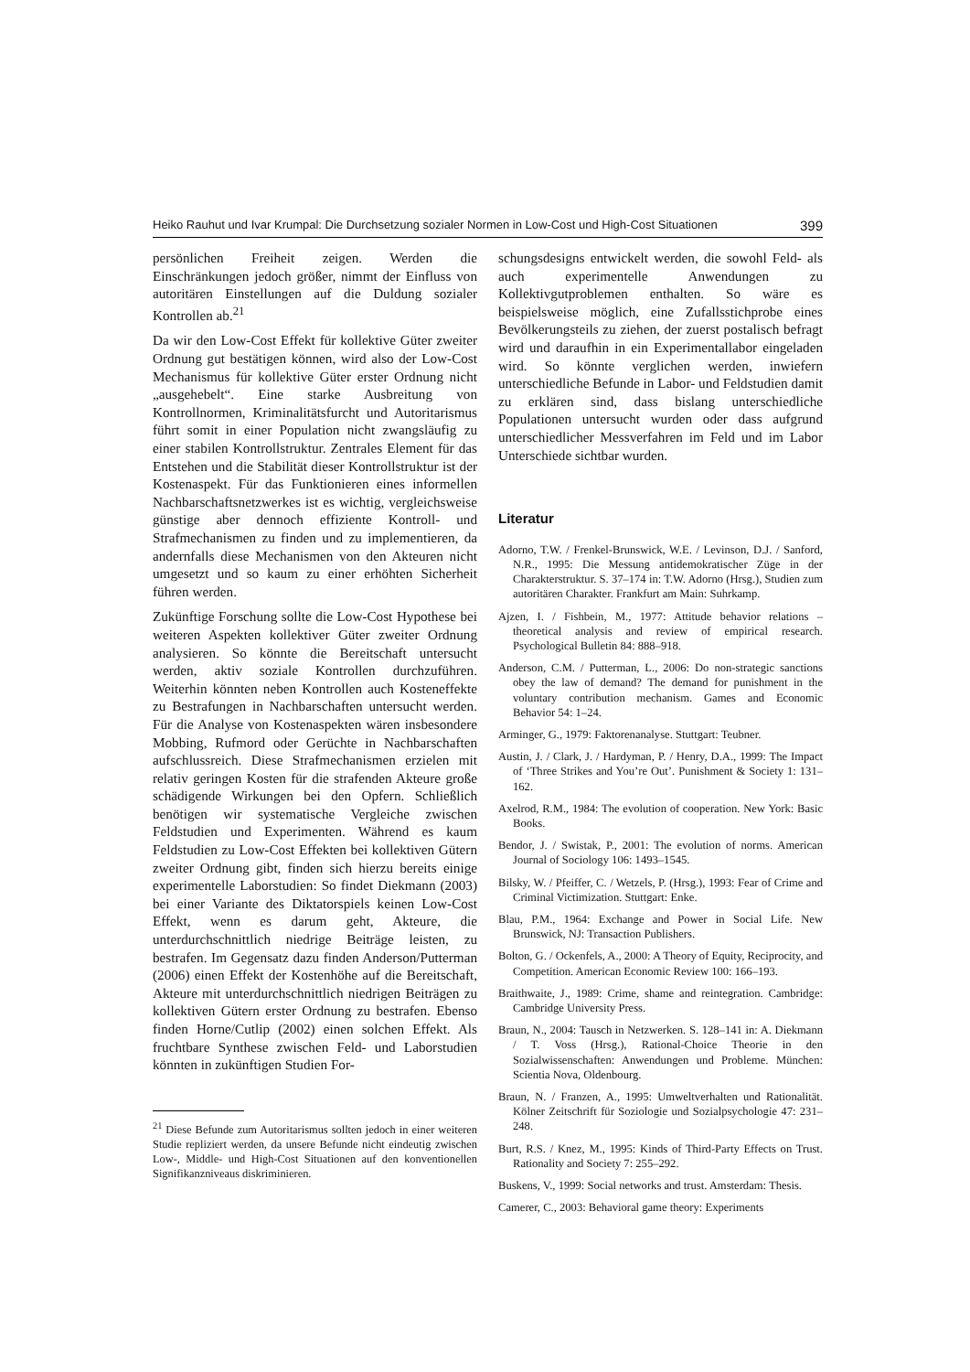Heiko Rauhut und Ivar Krumpal: Die Durchsetzung sozialer Normen in Low-Cost und High-Cost Situationen 399
persönlichen Freiheit zeigen. Werden die Einschränkungen jedoch größer, nimmt der Einfluss von autoritären Einstellungen auf die Duldung sozialer Kontrollen ab.<sup>21</sup>
Da wir den Low-Cost Effekt für kollektive Güter zweiter Ordnung gut bestätigen können, wird also der Low-Cost Mechanismus für kollektive Güter erster Ordnung nicht „ausgehebelt“. Eine starke Ausbreitung von Kontrollnormen, Kriminalitätsfurcht und Autoritarismus führt somit in einer Population nicht zwangsläufig zu einer stabilen Kontrollstruktur. Zentrales Element für das Entstehen und die Stabilität dieser Kontrollstruktur ist der Kostenaspekt. Für das Funktionieren eines informellen Nachbarschaftsnetzwerkes ist es wichtig, vergleichsweise günstige aber dennoch effiziente Kontroll- und Strafmechanismen zu finden und zu implementieren, da andernfalls diese Mechanismen von den Akteuren nicht umgesetzt und so kaum zu einer erhöhten Sicherheit führen werden.
Zukünftige Forschung sollte die Low-Cost Hypothese bei weiteren Aspekten kollektiver Güter zweiter Ordnung analysieren. So könnte die Bereitschaft untersucht werden, aktiv soziale Kontrollen durchzuführen. Weiterhin könnten neben Kontrollen auch Kosteneffekte zu Bestrafungen in Nachbarschaften untersucht werden. Für die Analyse von Kostenaspekten wären insbesondere Mobbing, Rufmord oder Gerüchte in Nachbarschaften aufschlussreich. Diese Strafmechanismen erzielen mit relativ geringen Kosten für die strafenden Akteure große schädigende Wirkungen bei den Opfern. Schließlich benötigen wir systematische Vergleiche zwischen Feldstudien und Experimenten. Während es kaum Feldstudien zu Low-Cost Effekten bei kollektiven Gütern zweiter Ordnung gibt, finden sich hierzu bereits einige experimentelle Laborstudien: So findet Diekmann (2003) bei einer Variante des Diktatorspiels keinen Low-Cost Effekt, wenn es darum geht, Akteure, die unterdurchschnittlich niedrige Beiträge leisten, zu bestrafen. Im Gegensatz dazu finden Anderson/Putterman (2006) einen Effekt der Kostenhöhe auf die Bereitschaft, Akteure mit unterdurchschnittlich niedrigen Beiträgen zu kollektiven Gütern erster Ordnung zu bestrafen. Ebenso finden Horne/Cutlip (2002) einen solchen Effekt. Als fruchtbare Synthese zwischen Feld- und Laborstudien könnten in zukünftigen Studien For-
<sup>21</sup> Diese Befunde zum Autoritarismus sollten jedoch in einer weiteren Studie repliziert werden, da unsere Befunde nicht eindeutig zwischen Low-, Middle- und High-Cost Situationen auf den konventionellen Signifikanzniveaus diskriminieren.
schungsdesigns entwickelt werden, die sowohl Feld- als auch experimentelle Anwendungen zu Kollektivgutproblemen enthalten. So wäre es beispielsweise möglich, eine Zufallsstichprobe eines Bevölkerungsteils zu ziehen, der zuerst postalisch befragt wird und daraufhin in ein Experimentallabor eingeladen wird. So könnte verglichen werden, inwiefern unterschiedliche Befunde in Labor- und Feldstudien damit zu erklären sind, dass bislang unterschiedliche Populationen untersucht wurden oder dass aufgrund unterschiedlicher Messverfahren im Feld und im Labor Unterschiede sichtbar wurden.
Literatur
Adorno, T.W. / Frenkel-Brunswick, W.E. / Levinson, D.J. / Sanford, N.R., 1995: Die Messung antidemokratischer Züge in der Charakterstruktur. S. 37–174 in: T.W. Adorno (Hrsg.), Studien zum autoritären Charakter. Frankfurt am Main: Suhrkamp.
Ajzen, I. / Fishbein, M., 1977: Attitude behavior relations – theoretical analysis and review of empirical research. Psychological Bulletin 84: 888–918.
Anderson, C.M. / Putterman, L., 2006: Do non-strategic sanctions obey the law of demand? The demand for punishment in the voluntary contribution mechanism. Games and Economic Behavior 54: 1–24.
Arminger, G., 1979: Faktorenanalyse. Stuttgart: Teubner.
Austin, J. / Clark, J. / Hardyman, P. / Henry, D.A., 1999: The Impact of ‘Three Strikes and You’re Out’. Punishment & Society 1: 131–162.
Axelrod, R.M., 1984: The evolution of cooperation. New York: Basic Books.
Bendor, J. / Swistak, P., 2001: The evolution of norms. American Journal of Sociology 106: 1493–1545.
Bilsky, W. / Pfeiffer, C. / Wetzels, P. (Hrsg.), 1993: Fear of Crime and Criminal Victimization. Stuttgart: Enke.
Blau, P.M., 1964: Exchange and Power in Social Life. New Brunswick, NJ: Transaction Publishers.
Bolton, G. / Ockenfels, A., 2000: A Theory of Equity, Reciprocity, and Competition. American Economic Review 100: 166–193.
Braithwaite, J., 1989: Crime, shame and reintegration. Cambridge: Cambridge University Press.
Braun, N., 2004: Tausch in Netzwerken. S. 128–141 in: A. Diekmann / T. Voss (Hrsg.), Rational-Choice Theorie in den Sozialwissenschaften: Anwendungen und Probleme. München: Scientia Nova, Oldenbourg.
Braun, N. / Franzen, A., 1995: Umweltverhalten und Rationalität. Kölner Zeitschrift für Soziologie und Sozialpsychologie 47: 231–248.
Burt, R.S. / Knez, M., 1995: Kinds of Third-Party Effects on Trust. Rationality and Society 7: 255–292.
Buskens, V., 1999: Social networks and trust. Amsterdam: Thesis.
Camerer, C., 2003: Behavioral game theory: Experiments